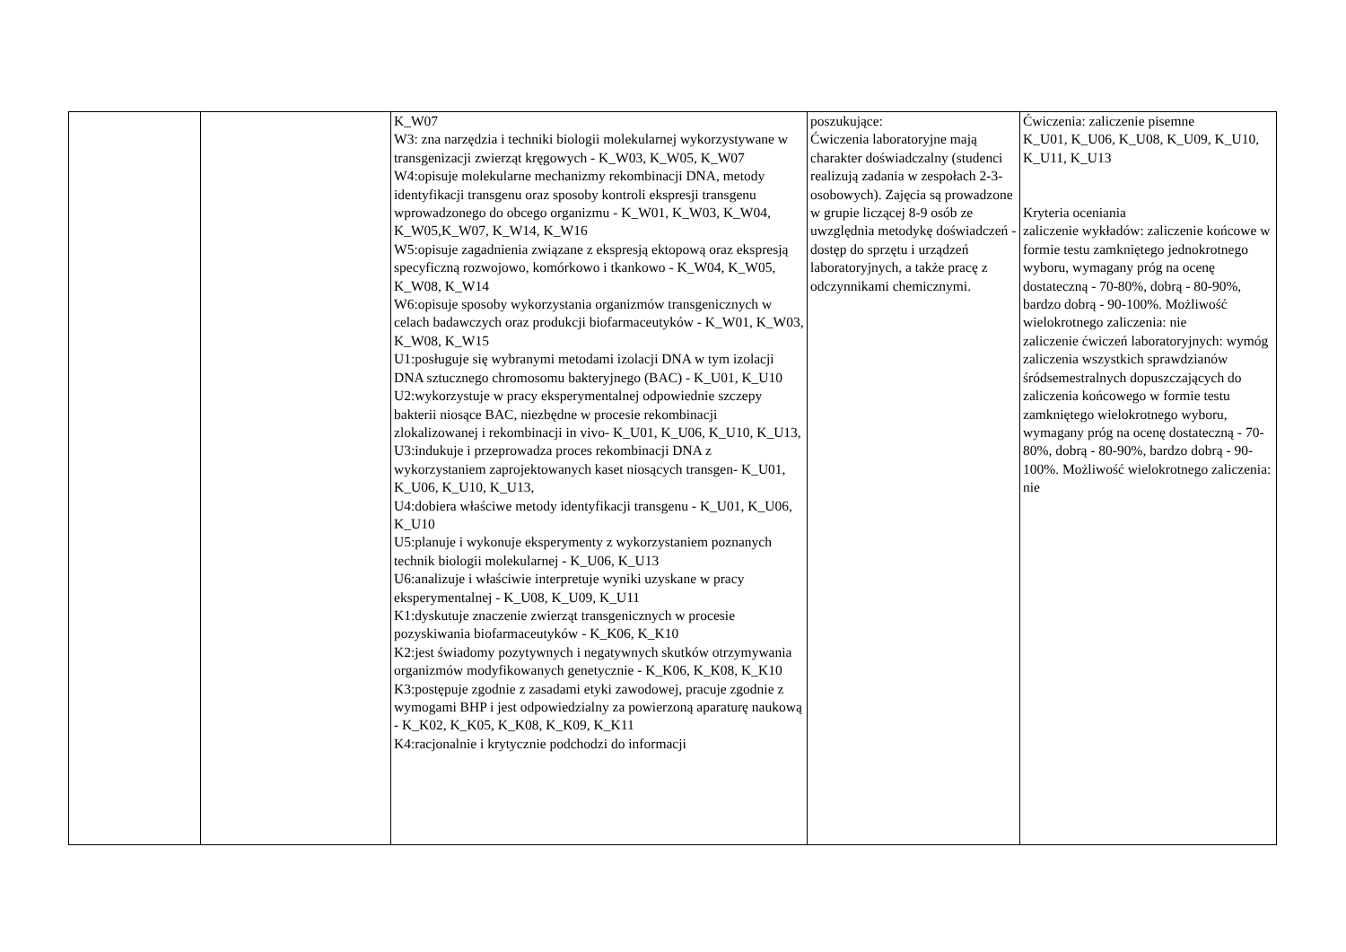| | | K_W07 W3: zna narzędzia i techniki biologii molekularnej wykorzystywane w transgenizacji zwierząt kręgowych - K_W03, K_W05, K_W07 W4:opisuje molekularne mechanizmy rekombinacji DNA, metody identyfikacji transgenu oraz sposoby kontroli ekspresji transgenu wprowadzonego do obcego organizmu - K_W01, K_W03, K_W04, K_W05,K_W07, K_W14, K_W16 W5:opisuje zagadnienia związane z ekspresją ektopową oraz ekspresją specyficzną rozwojowo, komórkowo i tkankowo - K_W04, K_W05, K_W08, K_W14 W6:opisuje sposoby wykorzystania organizmów transgenicznych w celach badawczych oraz produkcji biofarmaceutyków - K_W01, K_W03, K_W08, K_W15 U1:posługuje się wybranymi metodami izolacji DNA w tym izolacji DNA sztucznego chromosomu bakteryjnego (BAC) - K_U01, K_U10 U2:wykorzystuje w pracy eksperymentalnej odpowiednie szczepy bakterii niosące BAC, niezbędne w procesie rekombinacji zlokalizowanej i rekombinacji in vivo- K_U01, K_U06, K_U10, K_U13, U3:indukuje i przeprowadza proces rekombinacji DNA z wykorzystaniem zaprojektowanych kaset niosących transgen- K_U01, K_U06, K_U10, K_U13, U4:dobiera właściwe metody identyfikacji transgenu - K_U01, K_U06, K_U10 U5:planuje i wykonuje eksperymenty z wykorzystaniem poznanych technik biologii molekularnej - K_U06, K_U13 U6:analizuje i właściwie interpretuje wyniki uzyskane w pracy eksperymentalnej - K_U08, K_U09, K_U11 K1:dyskutuje znaczenie zwierząt transgenicznych w procesie pozyskiwania biofarmaceutyków - K_K06, K_K10 K2:jest świadomy pozytywnych i negatywnych skutków otrzymywania organizmów modyfikowanych genetycznie - K_K06, K_K08, K_K10 K3:postępuje zgodnie z zasadami etyki zawodowej, pracuje zgodnie z wymogami BHP i jest odpowiedzialny za powierzoną aparaturę naukową - K_K02, K_K05, K_K08, K_K09, K_K11 K4:racjonalnie i krytycznie podchodzi do informacji | poszukujące: Ćwiczenia laboratoryjne mają charakter doświadczalny (studenci realizują zadania w zespołach 2-3-osobowych). Zajęcia są prowadzone w grupie liczącej 8-9 osób ze uwzględnia metodykę doświadczeń - dostęp do sprzętu i urządzeń laboratoryjnych, a także pracę z odczynnikami chemicznymi. | Ćwiczenia: zaliczenie pisemne K_U01, K_U06, K_U08, K_U09, K_U10, K_U11, K_U13 Kryteria oceniania zaliczenie wykładów: zaliczenie końcowe w formie testu zamkniętego jednokrotnego wyboru, wymagany próg na ocenę dostateczną - 70-80%, dobrą - 80-90%, bardzo dobrą - 90-100%. Możliwość wielokrotnego zaliczenia: nie zaliczenie ćwiczeń laboratoryjnych: wymóg zaliczenia wszystkich sprawdzianów śródsemestralnych dopuszczających do zaliczenia końcowego w formie testu zamkniętego wielokrotnego wyboru, wymagany próg na ocenę dostateczną - 70-80%, dobrą - 80-90%, bardzo dobrą - 90-100%. Możliwość wielokrotnego zaliczenia: nie |